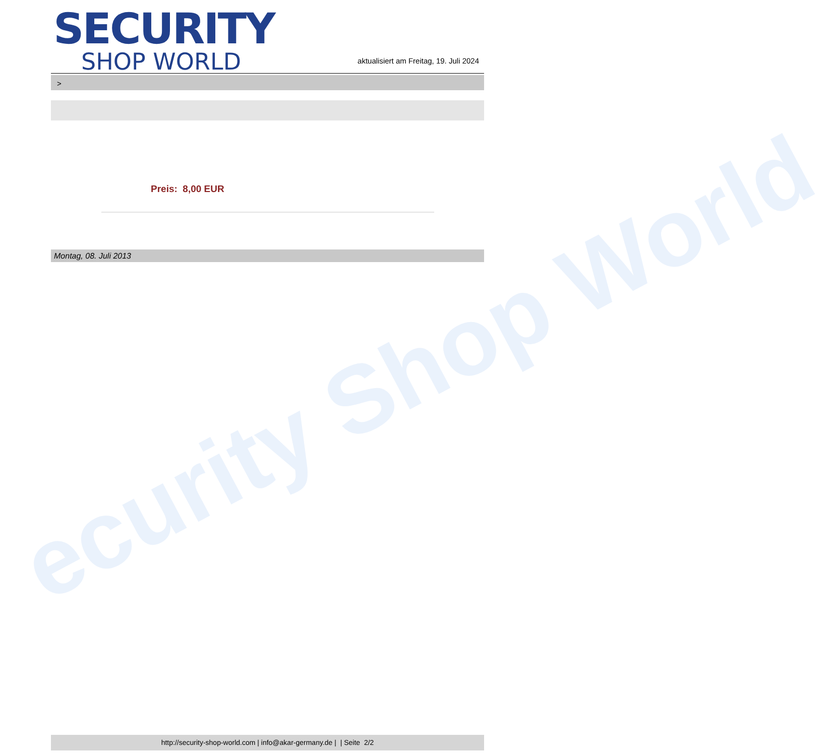ecurity Shop World
SECURITY
SHOP WORLD
aktualisiert am Freitag, 19. Juli 2024
>
Preis: 8,00 EUR
Montag, 08. Juli 2013
http://security-shop-world.com | info@akar-germany.de | | Seite 2/2